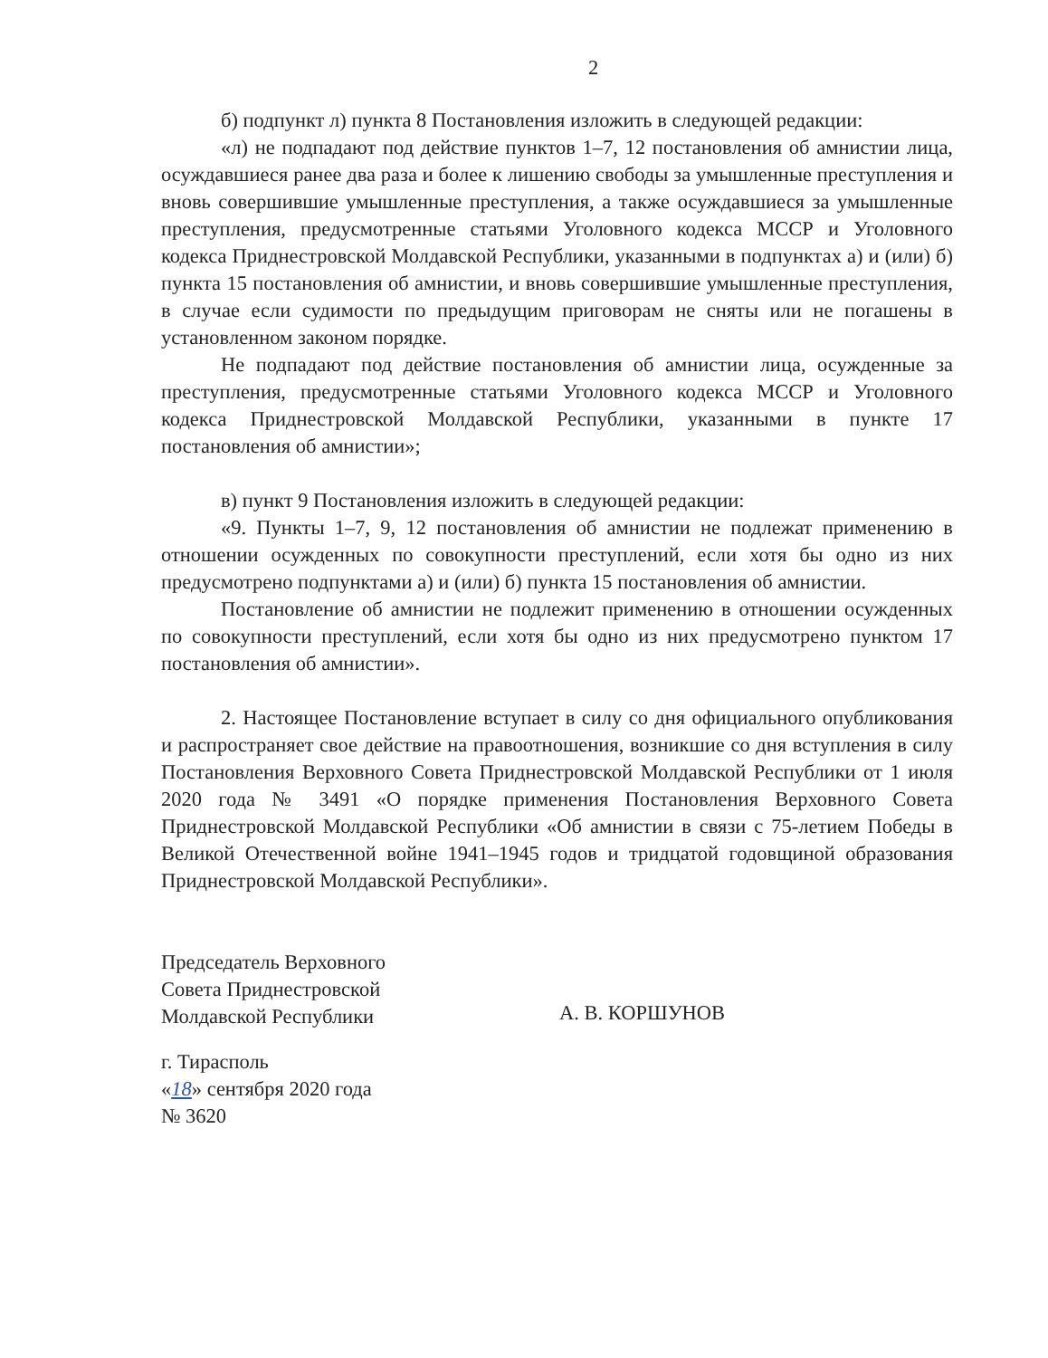2
б) подпункт л) пункта 8 Постановления изложить в следующей редакции:
«л) не подпадают под действие пунктов 1–7, 12 постановления об амнистии лица, осуждавшиеся ранее два раза и более к лишению свободы за умышленные преступления и вновь совершившие умышленные преступления, а также осуждавшиеся за умышленные преступления, предусмотренные статьями Уголовного кодекса МССР и Уголовного кодекса Приднестровской Молдавской Республики, указанными в подпунктах а) и (или) б) пункта 15 постановления об амнистии, и вновь совершившие умышленные преступления, в случае если судимости по предыдущим приговорам не сняты или не погашены в установленном законом порядке.
Не подпадают под действие постановления об амнистии лица, осужденные за преступления, предусмотренные статьями Уголовного кодекса МССР и Уголовного кодекса Приднестровской Молдавской Республики, указанными в пункте 17 постановления об амнистии»;
в) пункт 9 Постановления изложить в следующей редакции:
«9. Пункты 1–7, 9, 12 постановления об амнистии не подлежат применению в отношении осужденных по совокупности преступлений, если хотя бы одно из них предусмотрено подпунктами а) и (или) б) пункта 15 постановления об амнистии.
Постановление об амнистии не подлежит применению в отношении осужденных по совокупности преступлений, если хотя бы одно из них предусмотрено пунктом 17 постановления об амнистии».
2. Настоящее Постановление вступает в силу со дня официального опубликования и распространяет свое действие на правоотношения, возникшие со дня вступления в силу Постановления Верховного Совета Приднестровской Молдавской Республики от 1 июля 2020 года № 3491 «О порядке применения Постановления Верховного Совета Приднестровской Молдавской Республики «Об амнистии в связи с 75-летием Победы в Великой Отечественной войне 1941–1945 годов и тридцатой годовщиной образования Приднестровской Молдавской Республики».
Председатель Верховного
Совета Приднестровской
Молдавской Республики
А. В. КОРШУНОВ
г. Тирасполь
«18» сентября 2020 года
№ 3620